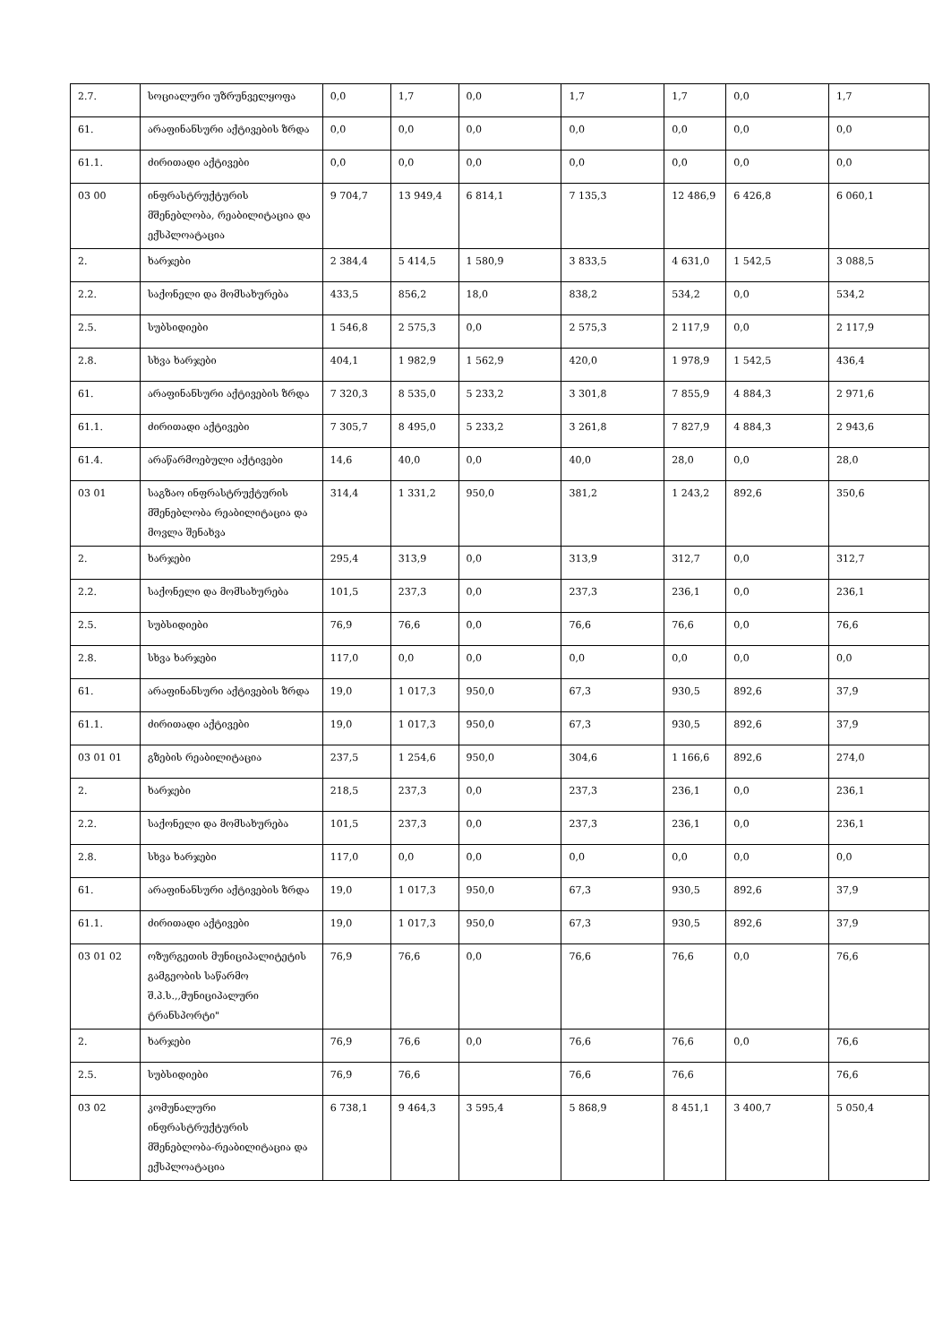| 2.7. | სოციალური უზრუნველყოფა | 0,0 | 1,7 | 0,0 | 1,7 | 1,7 | 0,0 | 1,7 |
| 61. | არაფინანსური აქტივების ზრდა | 0,0 | 0,0 | 0,0 | 0,0 | 0,0 | 0,0 | 0,0 |
| 61.1. | ძირითადი აქტივები | 0,0 | 0,0 | 0,0 | 0,0 | 0,0 | 0,0 | 0,0 |
| 03 00 | ინფრასტრუქტურის მშენებლობა, რეაბილიტაცია და ექსპლოატაცია | 9 704,7 | 13 949,4 | 6 814,1 | 7 135,3 | 12 486,9 | 6 426,8 | 6 060,1 |
| 2. | ხარჯები | 2 384,4 | 5 414,5 | 1 580,9 | 3 833,5 | 4 631,0 | 1 542,5 | 3 088,5 |
| 2.2. | საქონელი და მომსახურება | 433,5 | 856,2 | 18,0 | 838,2 | 534,2 | 0,0 | 534,2 |
| 2.5. | სუბსიდიები | 1 546,8 | 2 575,3 | 0,0 | 2 575,3 | 2 117,9 | 0,0 | 2 117,9 |
| 2.8. | სხვა ხარჯები | 404,1 | 1 982,9 | 1 562,9 | 420,0 | 1 978,9 | 1 542,5 | 436,4 |
| 61. | არაფინანსური აქტივების ზრდა | 7 320,3 | 8 535,0 | 5 233,2 | 3 301,8 | 7 855,9 | 4 884,3 | 2 971,6 |
| 61.1. | ძირითადი აქტივები | 7 305,7 | 8 495,0 | 5 233,2 | 3 261,8 | 7 827,9 | 4 884,3 | 2 943,6 |
| 61.4. | არაწარმოებული აქტივები | 14,6 | 40,0 | 0,0 | 40,0 | 28,0 | 0,0 | 28,0 |
| 03 01 | საგზაო ინფრასტრუქტურის მშენებლობა რეაბილიტაცია და მოვლა შენახვა | 314,4 | 1 331,2 | 950,0 | 381,2 | 1 243,2 | 892,6 | 350,6 |
| 2. | ხარჯები | 295,4 | 313,9 | 0,0 | 313,9 | 312,7 | 0,0 | 312,7 |
| 2.2. | საქონელი და მომსახურება | 101,5 | 237,3 | 0,0 | 237,3 | 236,1 | 0,0 | 236,1 |
| 2.5. | სუბსიდიები | 76,9 | 76,6 | 0,0 | 76,6 | 76,6 | 0,0 | 76,6 |
| 2.8. | სხვა ხარჯები | 117,0 | 0,0 | 0,0 | 0,0 | 0,0 | 0,0 | 0,0 |
| 61. | არაფინანსური აქტივების ზრდა | 19,0 | 1 017,3 | 950,0 | 67,3 | 930,5 | 892,6 | 37,9 |
| 61.1. | ძირითადი აქტივები | 19,0 | 1 017,3 | 950,0 | 67,3 | 930,5 | 892,6 | 37,9 |
| 03 01 01 | გზების რეაბილიტაცია | 237,5 | 1 254,6 | 950,0 | 304,6 | 1 166,6 | 892,6 | 274,0 |
| 2. | ხარჯები | 218,5 | 237,3 | 0,0 | 237,3 | 236,1 | 0,0 | 236,1 |
| 2.2. | საქონელი და მომსახურება | 101,5 | 237,3 | 0,0 | 237,3 | 236,1 | 0,0 | 236,1 |
| 2.8. | სხვა ხარჯები | 117,0 | 0,0 | 0,0 | 0,0 | 0,0 | 0,0 | 0,0 |
| 61. | არაფინანსური აქტივების ზრდა | 19,0 | 1 017,3 | 950,0 | 67,3 | 930,5 | 892,6 | 37,9 |
| 61.1. | ძირითადი აქტივები | 19,0 | 1 017,3 | 950,0 | 67,3 | 930,5 | 892,6 | 37,9 |
| 03 01 02 | ოზურგეთის მუნიციპალიტეტის გამგეობის საწარმო შ.პ.ს.,,მუნიციპალური ტრანსპორტი" | 76,9 | 76,6 | 0,0 | 76,6 | 76,6 | 0,0 | 76,6 |
| 2. | ხარჯები | 76,9 | 76,6 | 0,0 | 76,6 | 76,6 | 0,0 | 76,6 |
| 2.5. | სუბსიდიები | 76,9 | 76,6 | | 76,6 | 76,6 | | 76,6 |
| 03 02 | კომუნალური ინფრასტრუქტურის მშენებლობა-რეაბილიტაცია და ექსპლოატაცია | 6 738,1 | 9 464,3 | 3 595,4 | 5 868,9 | 8 451,1 | 3 400,7 | 5 050,4 |